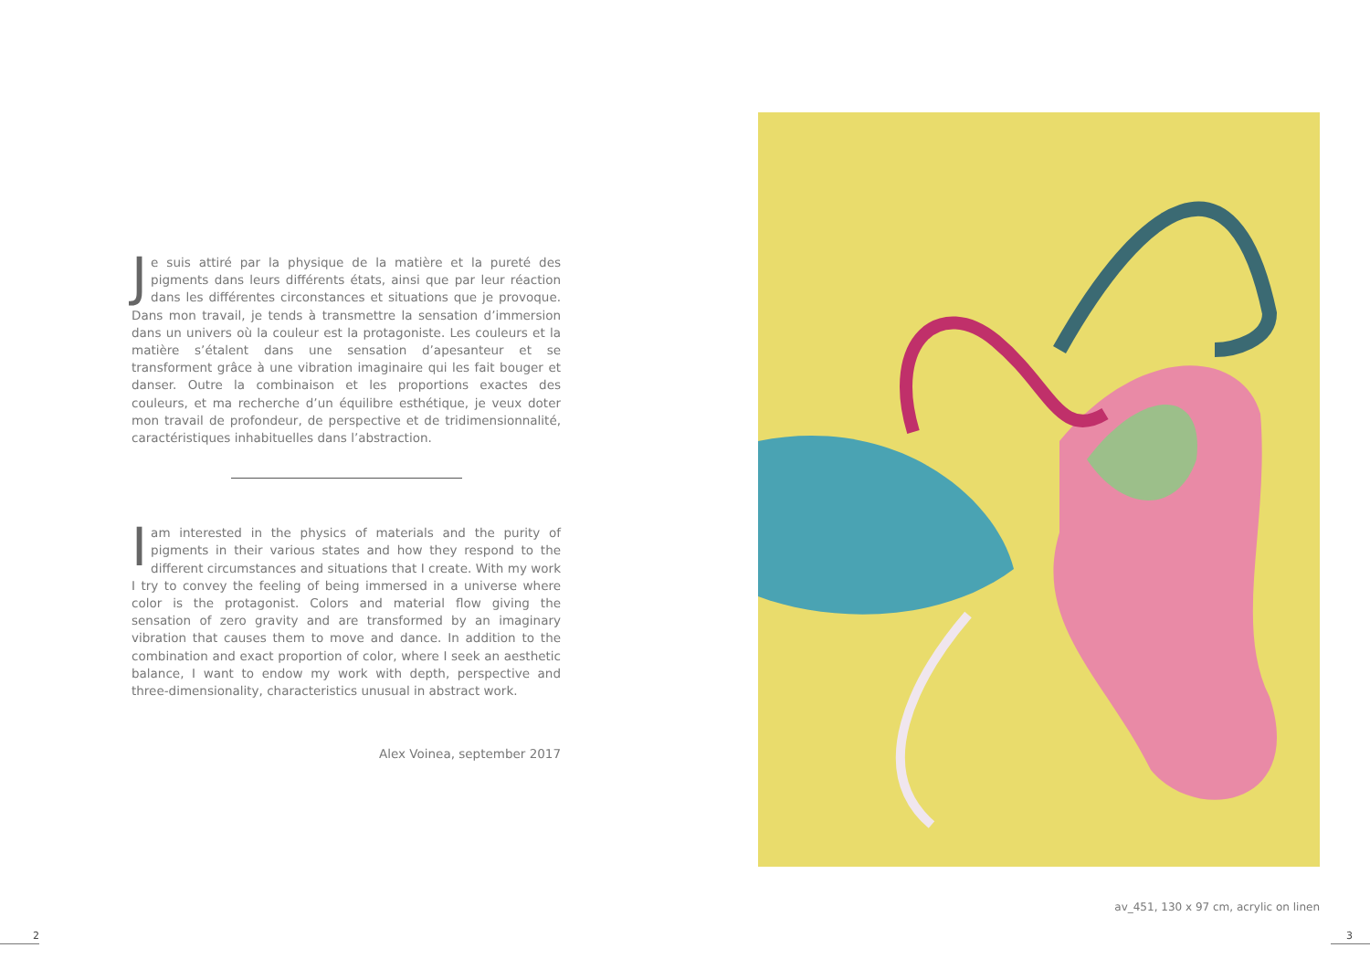Je suis attiré par la physique de la matière et la pureté des pigments dans leurs différents états, ainsi que par leur réaction dans les différentes circonstances et situations que je provoque. Dans mon travail, je tends à transmettre la sensation d’immersion dans un univers où la couleur est la protagoniste. Les couleurs et la matière s’étalent dans une sensation d’apesanteur et se transforment grâce à une vibration imaginaire qui les fait bouger et danser. Outre la combinaison et les proportions exactes des couleurs, et ma recherche d’un équilibre esthétique, je veux doter mon travail de profondeur, de perspective et de tridimensionnalité, caractéristiques inhabituelles dans l’abstraction.
Iam interested in the physics of materials and the purity of pigments in their various states and how they respond to the different circumstances and situations that I create. With my work I try to convey the feeling of being immersed in a universe where color is the protagonist. Colors and material flow giving the sensation of zero gravity and are transformed by an imaginary vibration that causes them to move and dance. In addition to the combination and exact proportion of color, where I seek an aesthetic balance, I want to endow my work with depth, perspective and three-dimensionality, characteristics unusual in abstract work.
Alex Voinea, september 2017
av_451, 130 x 97 cm, acrylic on linen
2 3